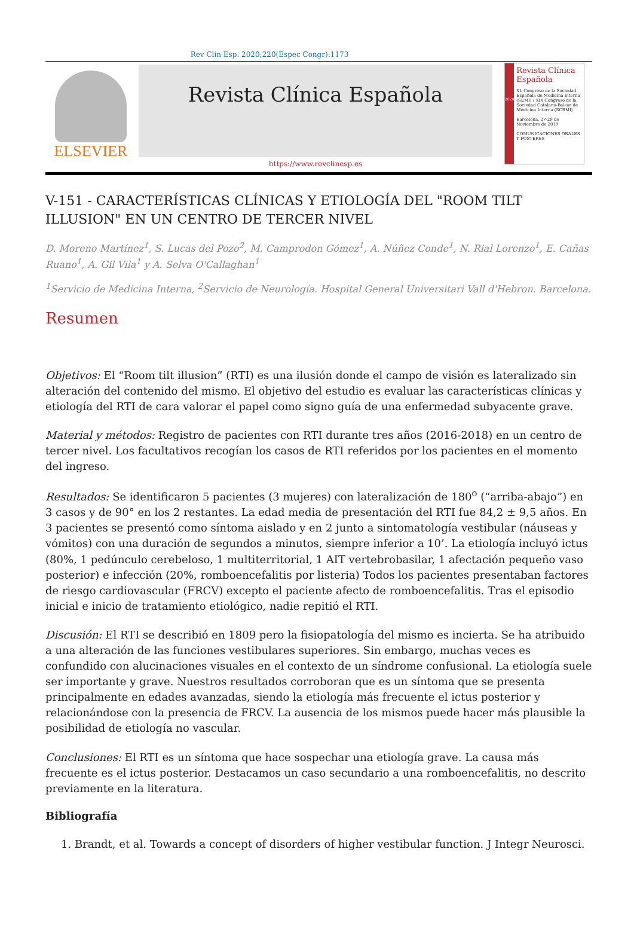Rev Clin Esp. 2020;220(Espec Congr):1173
ELSEVIER
Revista Clínica Española
https://www.revclinesp.es
2020
Revista Clínica Española
XL Congreso de la Sociedad Española de Medicina interna (SEMI) / XIX Congreso de la Sociedad Catalano-Balear de Medicina Interna (SCBMI)
Barcelona, 27-29 de Noviembre de 2019
COMUNICACIONES ORALES Y PÓSTERES
V-151 - CARACTERÍSTICAS CLÍNICAS Y ETIOLOGÍA DEL "ROOM TILT ILLUSION" EN UN CENTRO DE TERCER NIVEL
D. Moreno Martínez<sup>1</sup>, S. Lucas del Pozo<sup>2</sup>, M. Camprodon Gómez<sup>1</sup>, A. Núñez Conde<sup>1</sup>, N. Rial Lorenzo<sup>1</sup>, E. Cañas Ruano<sup>1</sup>, A. Gil Vila<sup>1</sup> y A. Selva O'Callaghan<sup>1</sup>
<sup>1</sup> Servicio de Medicina Interna, <sup>2</sup>Servicio de Neurología. Hospital General Universitari Vall d'Hebron. Barcelona.
Resumen
Objetivos: El “Room tilt illusion” (RTI) es una ilusión donde el campo de visión es lateralizado sin alteración del contenido del mismo. El objetivo del estudio es evaluar las características clínicas y etiología del RTI de cara valorar el papel como signo guía de una enfermedad subyacente grave.
Material y métodos: Registro de pacientes con RTI durante tres años (2016-2018) en un centro de tercer nivel. Los facultativos recogían los casos de RTI referidos por los pacientes en el momento del ingreso.
Resultados: Se identificaron 5 pacientes (3 mujeres) con lateralización de 180<sup>o</sup> (“arriba-abajo”) en 3 casos y de 90° en los 2 restantes. La edad media de presentación del RTI fue 84,2 ± 9,5 años. En 3 pacientes se presentó como síntoma aislado y en 2 junto a sintomatología vestibular (náuseas y vómitos) con una duración de segundos a minutos, siempre inferior a 10’. La etiología incluyó ictus (80%, 1 pedúnculo cerebeloso, 1 multiterritorial, 1 AIT vertebrobasilar, 1 afectación pequeño vaso posterior) e infección (20%, romboencefalitis por listeria) Todos los pacientes presentaban factores de riesgo cardiovascular (FRCV) excepto el paciente afecto de romboencefalitis. Tras el episodio inicial e inicio de tratamiento etiológico, nadie repitió el RTI.
Discusión: El RTI se describió en 1809 pero la fisiopatología del mismo es incierta. Se ha atribuido a una alteración de las funciones vestibulares superiores. Sin embargo, muchas veces es confundido con alucinaciones visuales en el contexto de un síndrome confusional. La etiología suele ser importante y grave. Nuestros resultados corroboran que es un síntoma que se presenta principalmente en edades avanzadas, siendo la etiología más frecuente el ictus posterior y relacionándose con la presencia de FRCV. La ausencia de los mismos puede hacer más plausible la posibilidad de etiología no vascular.
Conclusiones: El RTI es un síntoma que hace sospechar una etiología grave. La causa más frecuente es el ictus posterior. Destacamos un caso secundario a una romboencefalitis, no descrito previamente en la literatura.
Bibliografía
1. Brandt, et al. Towards a concept of disorders of higher vestibular function. J Integr Neurosci.